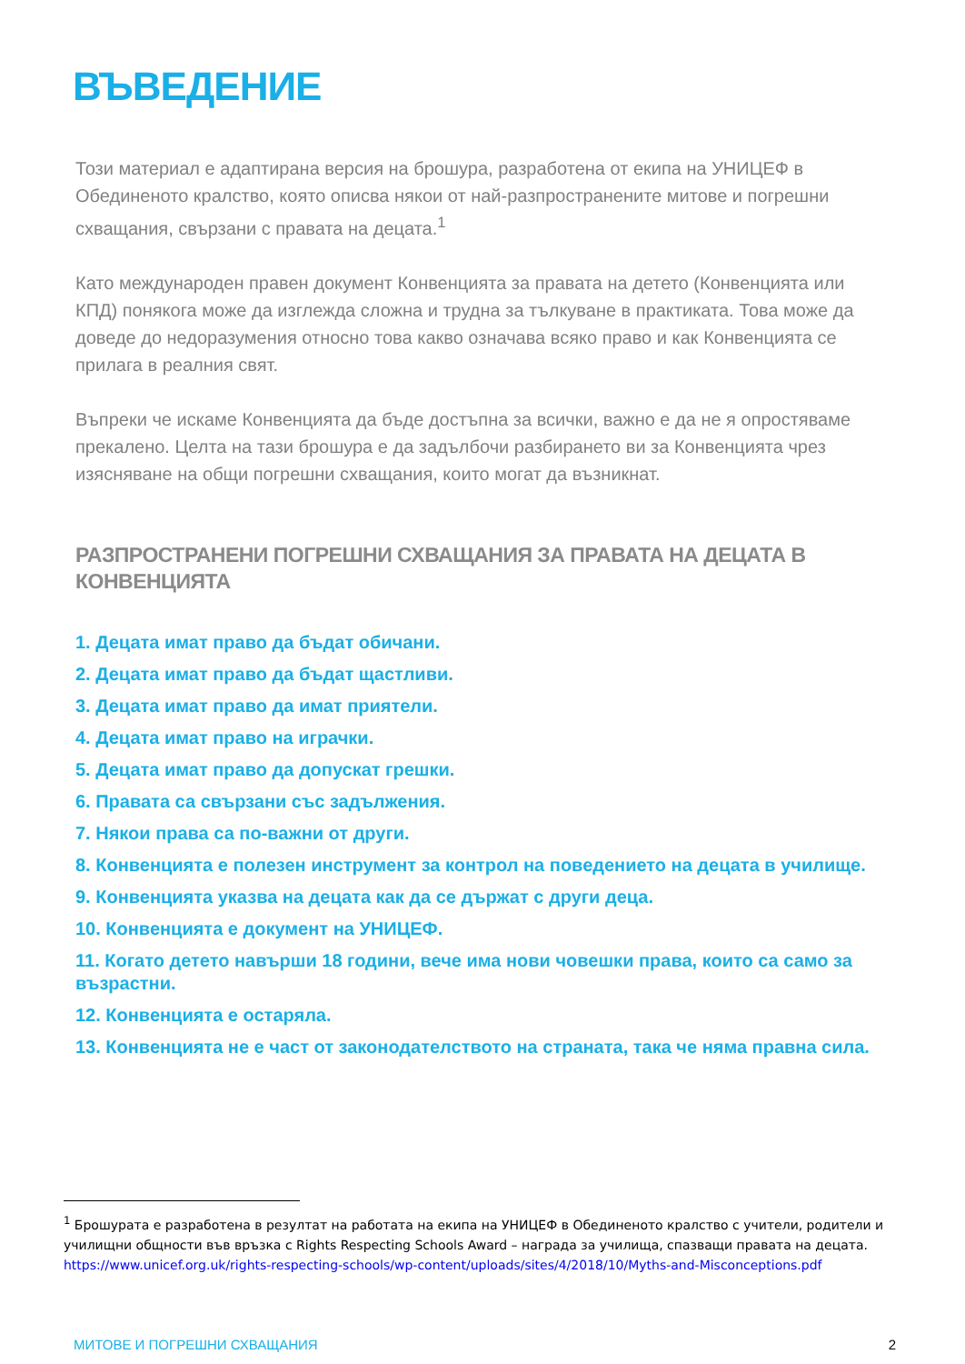ВЪВЕДЕНИЕ
Този материал е адаптирана версия на брошура, разработена от екипа на УНИЦЕФ в Обединеното кралство, която описва някои от най-разпространените митове и погрешни схващания, свързани с правата на децата.<sup>1</sup>
Като международен правен документ Конвенцията за правата на детето (Конвенцията или КПД) понякога може да изглежда сложна и трудна за тълкуване в практиката. Това може да доведе до недоразумения относно това какво означава всяко право и как Конвенцията се прилага в реалния свят.
Въпреки че искаме Конвенцията да бъде достъпна за всички, важно е да не я опростяваме прекалено. Целта на тази брошура е да задълбочи разбирането ви за Конвенцията чрез изясняване на общи погрешни схващания, които могат да възникнат.
РАЗПРОСТРАНЕНИ ПОГРЕШНИ СХВАЩАНИЯ ЗА ПРАВАТА НА ДЕЦАТА В КОНВЕНЦИЯТА
1. Децата имат право да бъдат обичани.
2. Децата имат право да бъдат щастливи.
3. Децата имат право да имат приятели.
4. Децата имат право на играчки.
5. Децата имат право да допускат грешки.
6. Правата са свързани със задължения.
7. Някои права са по-важни от други.
8. Конвенцията е полезен инструмент за контрол на поведението на децата в училище.
9. Конвенцията указва на децата как да се държат с други деца.
10. Конвенцията е документ на УНИЦЕФ.
11. Когато детето навърши 18 години, вече има нови човешки права, които са само за възрастни.
12. Конвенцията е остаряла.
13. Конвенцията не е част от законодателството на страната, така че няма правна сила.
<sup>1</sup> Брошурата е разработена в резултат на работата на екипа на УНИЦЕФ в Обединеното кралство с учители, родители и училищни общности във връзка с Rights Respecting Schools Award – награда за училища, спазващи правата на децата. https://www.unicef.org.uk/rights-respecting-schools/wp-content/uploads/sites/4/2018/10/Myths-and-Misconceptions.pdf
МИТОВЕ И ПОГРЕШНИ СХВАЩАНИЯ 2